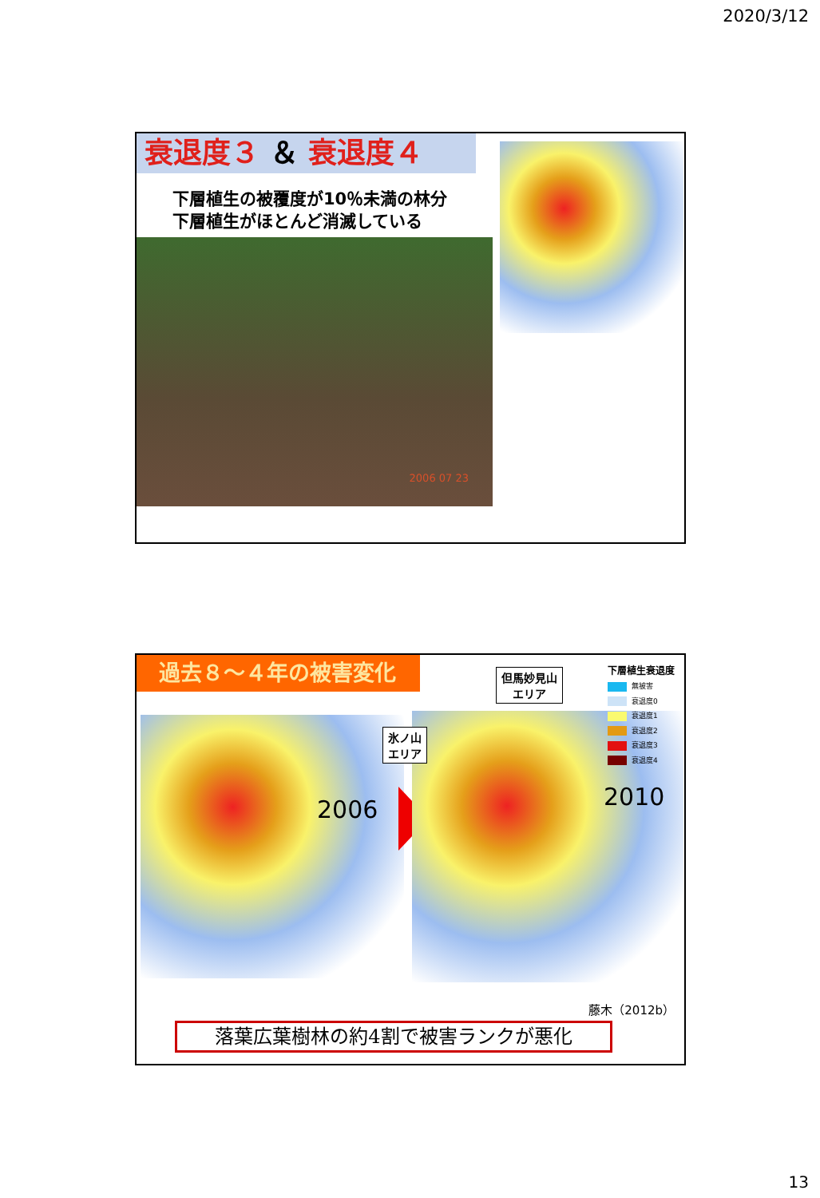2020/3/12
衰退度３ ＆ 衰退度４
下層植生の被覆度が10％未満の林分
下層植生がほとんど消滅している
2006 07 23
過去８～４年の被害変化
2006 2010
但馬妙見山
エリア
氷ノ山
エリア
下層植生衰退度
無被害
衰退度0
衰退度1
衰退度2
衰退度3
衰退度4
藤木（2012b）
落葉広葉樹林の約4割で被害ランクが悪化
13